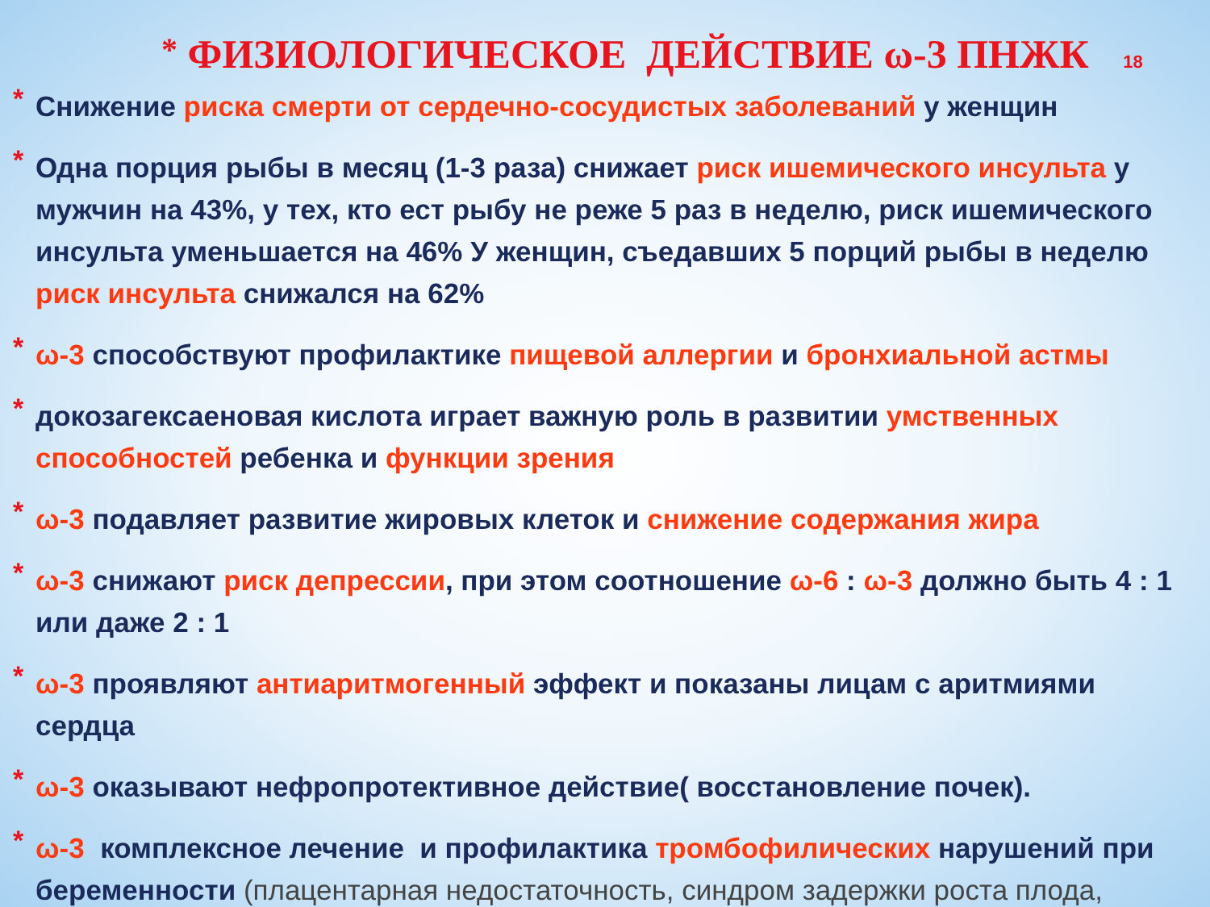* ФИЗИОЛОГИЧЕСКОЕ ДЕЙСТВИЕ ω-3 ПНЖК 18
* Снижение риска смерти от сердечно-сосудистых заболеваний у женщин
* Одна порция рыбы в месяц (1-3 раза) снижает риск ишемического инсульта у мужчин на 43%, у тех, кто ест рыбу не реже 5 раз в неделю, риск ишемического инсульта уменьшается на 46% У женщин, съедавших 5 порций рыбы в неделю риск инсульта снижался на 62%
* ω-3 способствуют профилактике пищевой аллергии и бронхиальной астмы
* докозагексаеновая кислота играет важную роль в развитии умственных способностей ребенка и функции зрения
* ω-3 подавляет развитие жировых клеток и снижение содержания жира
* ω-3 снижают риск депрессии, при этом соотношение ω-6 : ω-3 должно быть 4 : 1 или даже 2 : 1
* ω-3 проявляют антиаритмогенный эффект и показаны лицам с аритмиями сердца
* ω-3 оказывают нефропротективное действие( восстановление почек).
* ω-3 комплексное лечение и профилактика тромбофилических нарушений при беременности (плацентарная недостаточность, синдром задержки роста плода,